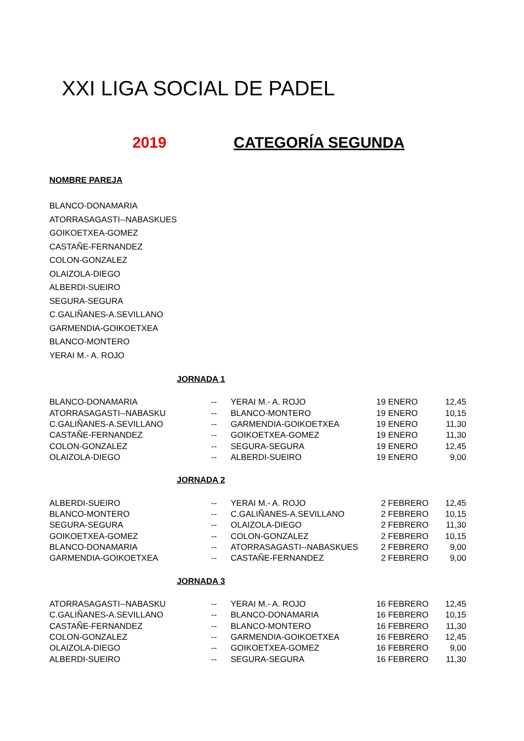XXI LIGA SOCIAL DE PADEL
2019 CATEGORÍA SEGUNDA
NOMBRE PAREJA
BLANCO-DONAMARIA
ATORRASAGASTI--NABASKUES
GOIKOETXEA-GOMEZ
CASTAÑE-FERNANDEZ
COLON-GONZALEZ
OLAIZOLA-DIEGO
ALBERDI-SUEIRO
SEGURA-SEGURA
C.GALIÑANES-A.SEVILLANO
GARMENDIA-GOIKOETXEA
BLANCO-MONTERO
YERAI M.- A. ROJO
JORNADA 1
| BLANCO-DONAMARIA | -- | YERAI M.- A. ROJO | 19 ENERO | 12,45 |
| ATORRASAGASTI--NABASKU | -- | BLANCO-MONTERO | 19 ENERO | 10,15 |
| C.GALIÑANES-A.SEVILLANO | -- | GARMENDIA-GOIKOETXEA | 19 ENERO | 11,30 |
| CASTAÑE-FERNANDEZ | -- | GOIKOETXEA-GOMEZ | 19 ENERO | 11,30 |
| COLON-GONZALEZ | -- | SEGURA-SEGURA | 19 ENERO | 12,45 |
| OLAIZOLA-DIEGO | -- | ALBERDI-SUEIRO | 19 ENERO | 9,00 |
JORNADA 2
| ALBERDI-SUEIRO | -- | YERAI M.- A. ROJO | 2 FEBRERO | 12,45 |
| BLANCO-MONTERO | -- | C.GALIÑANES-A.SEVILLANO | 2 FEBRERO | 10,15 |
| SEGURA-SEGURA | -- | OLAIZOLA-DIEGO | 2 FEBRERO | 11,30 |
| GOIKOETXEA-GOMEZ | -- | COLON-GONZALEZ | 2 FEBRERO | 10,15 |
| BLANCO-DONAMARIA | -- | ATORRASAGASTI--NABASKUES | 2 FEBRERO | 9,00 |
| GARMENDIA-GOIKOETXEA | -- | CASTAÑE-FERNANDEZ | 2 FEBRERO | 9,00 |
JORNADA 3
| ATORRASAGASTI--NABASKU | -- | YERAI M.- A. ROJO | 16 FEBRERO | 12,45 |
| C.GALIÑANES-A.SEVILLANO | -- | BLANCO-DONAMARIA | 16 FEBRERO | 10,15 |
| CASTAÑE-FERNANDEZ | -- | BLANCO-MONTERO | 16 FEBRERO | 11,30 |
| COLON-GONZALEZ | -- | GARMENDIA-GOIKOETXEA | 16 FEBRERO | 12,45 |
| OLAIZOLA-DIEGO | -- | GOIKOETXEA-GOMEZ | 16 FEBRERO | 9,00 |
| ALBERDI-SUEIRO | -- | SEGURA-SEGURA | 16 FEBRERO | 11,30 |